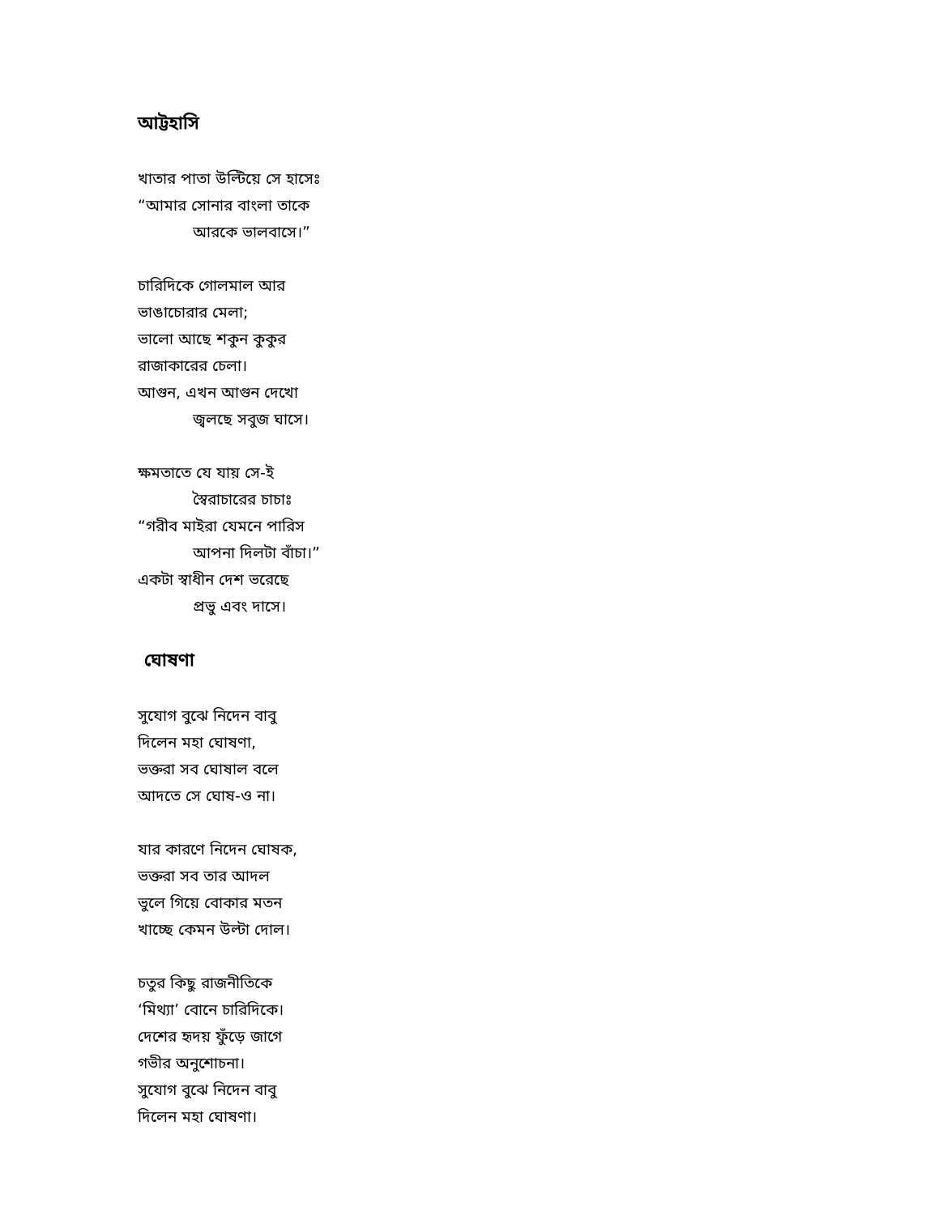আট্টহাসি
খাতার পাতা উল্টিয়ে সে হাসেঃ
“আমার সোনার বাংলা তাকে
আরকে ভালবাসে।”
চারিদিকে গোলমাল আর
ভাঙাচোরার মেলা;
ভালো আছে শকুন কুকুর
রাজাকারের চেলা।
আগুন, এখন আগুন দেখো
জ্বলছে সবুজ ঘাসে।
ক্ষমতাতে যে যায় সে-ই
স্বৈরাচারের চাচাঃ
“গরীব মাইরা যেমনে পারিস
আপনা দিলটা বাঁচা।”
একটা স্বাধীন দেশ ভরেছে
প্রভু এবং দাসে।
ঘোষণা
সুযোগ বুঝে নিদেন বাবু
দিলেন মহা ঘোষণা,
ভক্তরা সব ঘোষাল বলে
আদতে সে ঘোষ-ও না।
যার কারণে নিদেন ঘোষক,
ভক্তরা সব তার আদল
ভুলে গিয়ে বোকার মতন
খাচ্ছে কেমন উল্টা দোল।
চতুর কিছু রাজনীতিকে
‘মিথ্যা’ বোনে চারিদিকে।
দেশের হৃদয় ফুঁড়ে জাগে
গভীর অনুশোচনা।
সুযোগ বুঝে নিদেন বাবু
দিলেন মহা ঘোষণা।